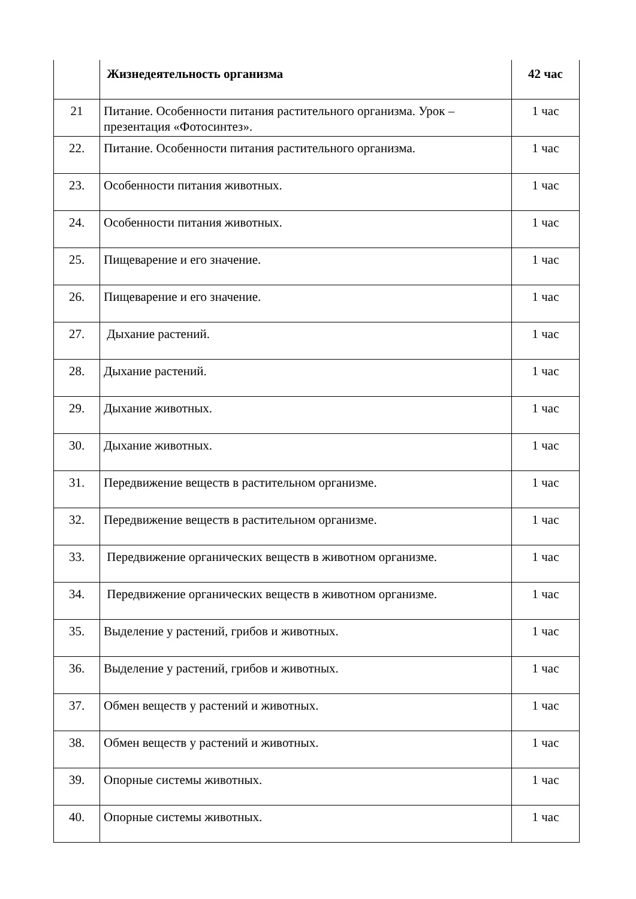| | Жизнедеятельность организма | 42 час |
| 21 | Питание. Особенности питания растительного организма. Урок – презентация «Фотосинтез». | 1 час |
| 22. | Питание. Особенности питания растительного организма. | 1 час |
| 23. | Особенности питания животных. | 1 час |
| 24. | Особенности питания животных. | 1 час |
| 25. | Пищеварение и его значение. | 1 час |
| 26. | Пищеварение и его значение. | 1 час |
| 27. | Дыхание растений. | 1 час |
| 28. | Дыхание растений. | 1 час |
| 29. | Дыхание животных. | 1 час |
| 30. | Дыхание животных. | 1 час |
| 31. | Передвижение веществ в растительном организме. | 1 час |
| 32. | Передвижение веществ в растительном организме. | 1 час |
| 33. | Передвижение органических веществ в животном организме. | 1 час |
| 34. | Передвижение органических веществ в животном организме. | 1 час |
| 35. | Выделение у растений, грибов и животных. | 1 час |
| 36. | Выделение у растений, грибов и животных. | 1 час |
| 37. | Обмен веществ у растений и животных. | 1 час |
| 38. | Обмен веществ у растений и животных. | 1 час |
| 39. | Опорные системы животных. | 1 час |
| 40. | Опорные системы животных. | 1 час |